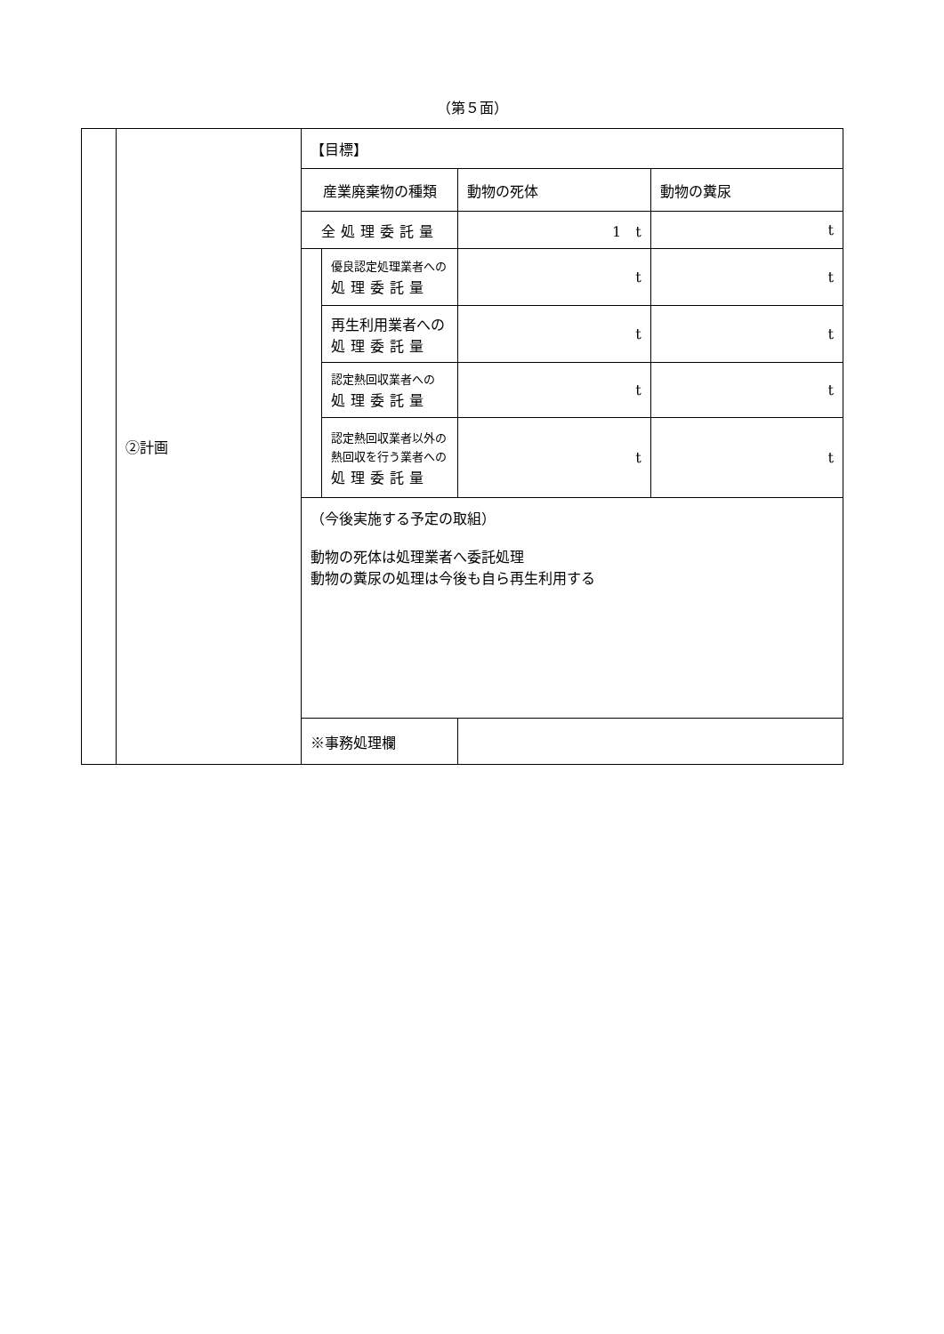（第５面）
| | ②計画 | 【目標】 | | | |
| | | 産業廃棄物の種類 | | 動物の死体 | 動物の糞尿 |
| | | 全処理委託量 | | 1 t | t |
| | | | 優良認定処理業者への 処理委託量 | t | t |
| | | | 再生利用業者への 処理委託量 | t | t |
| | | | 認定熱回収業者への 処理委託量 | t | t |
| | | | 認定熱回収業者以外の 熱回収を行う業者への 処理委託量 | t | t |
| | | （今後実施する予定の取組） 動物の死体は処理業者へ委託処理 動物の糞尿の処理は今後も自ら再生利用する | | | |
| | | ※事務処理欄 | | | |